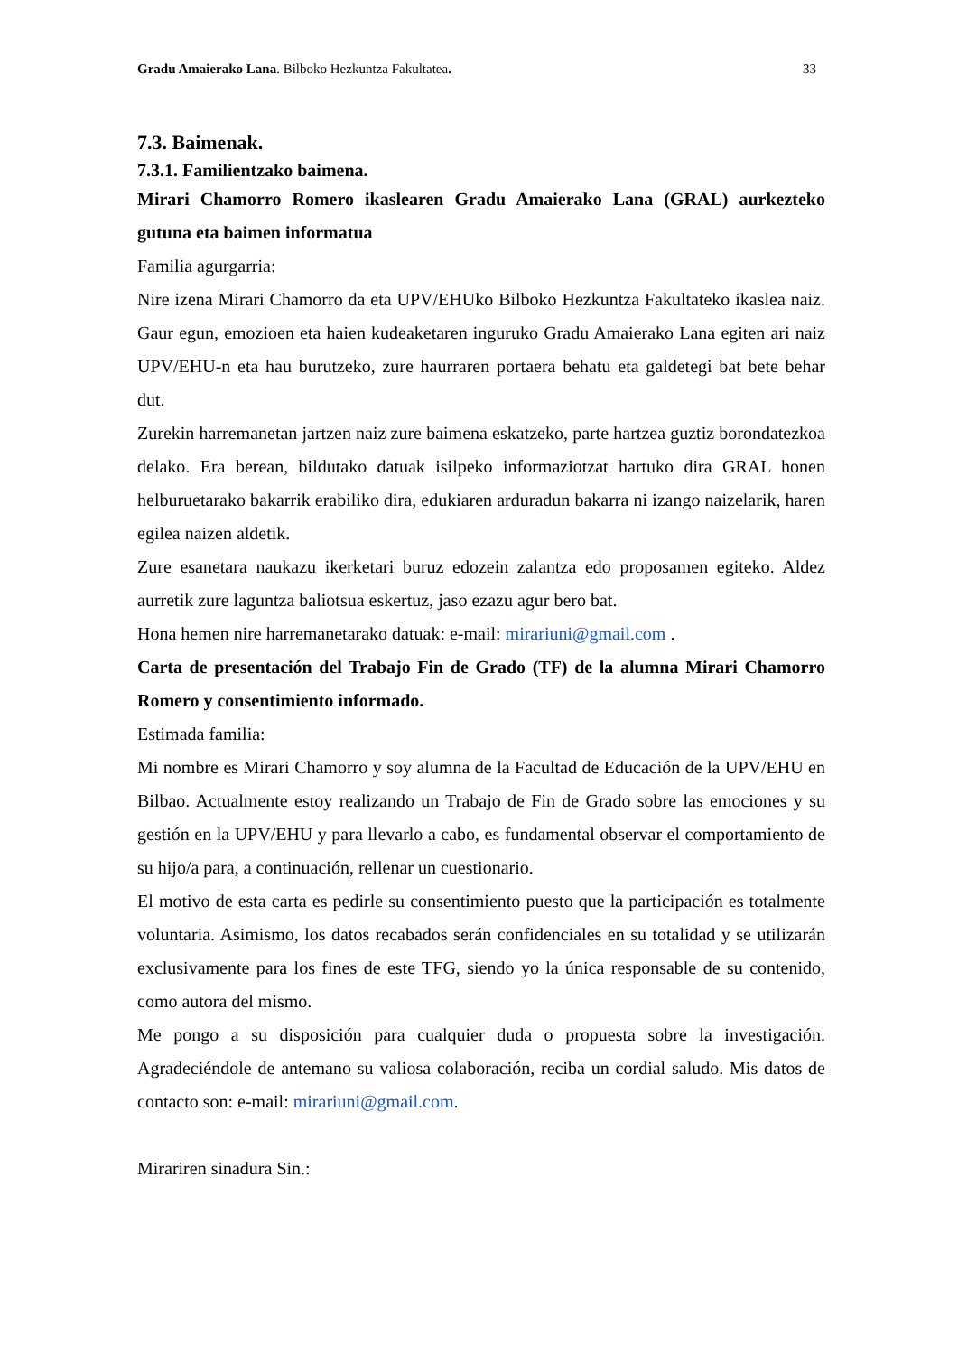Gradu Amaierako Lana. Bilboko Hezkuntza Fakultatea. 33
7.3. Baimenak.
7.3.1. Familientzako baimena.
Mirari Chamorro Romero ikaslearen Gradu Amaierako Lana (GRAL) aurkezteko gutuna eta baimen informatua
Familia agurgarria:
Nire izena Mirari Chamorro da eta UPV/EHUko Bilboko Hezkuntza Fakultateko ikaslea naiz. Gaur egun, emozioen eta haien kudeaketaren inguruko Gradu Amaierako Lana egiten ari naiz UPV/EHU-n eta hau burutzeko, zure haurraren portaera behatu eta galdetegi bat bete behar dut.
Zurekin harremanetan jartzen naiz zure baimena eskatzeko, parte hartzea guztiz borondatezkoa delako. Era berean, bildutako datuak isilpeko informaziotzat hartuko dira GRAL honen helburuetarako bakarrik erabiliko dira, edukiaren arduradun bakarra ni izango naizelarik, haren egilea naizen aldetik.
Zure esanetara naukazu ikerketari buruz edozein zalantza edo proposamen egiteko. Aldez aurretik zure laguntza baliotsua eskertuz, jaso ezazu agur bero bat.
Hona hemen nire harremanetarako datuak: e-mail: mirariuni@gmail.com .
Carta de presentación del Trabajo Fin de Grado (TF) de la alumna Mirari Chamorro Romero y consentimiento informado.
Estimada familia:
Mi nombre es Mirari Chamorro y soy alumna de la Facultad de Educación de la UPV/EHU en Bilbao. Actualmente estoy realizando un Trabajo de Fin de Grado sobre las emociones y su gestión en la UPV/EHU y para llevarlo a cabo, es fundamental observar el comportamiento de su hijo/a para, a continuación, rellenar un cuestionario.
El motivo de esta carta es pedirle su consentimiento puesto que la participación es totalmente voluntaria. Asimismo, los datos recabados serán confidenciales en su totalidad y se utilizarán exclusivamente para los fines de este TFG, siendo yo la única responsable de su contenido, como autora del mismo.
Me pongo a su disposición para cualquier duda o propuesta sobre la investigación. Agradeciéndole de antemano su valiosa colaboración, reciba un cordial saludo. Mis datos de contacto son: e-mail: mirariuni@gmail.com.
Mirariren sinadura Sin.: